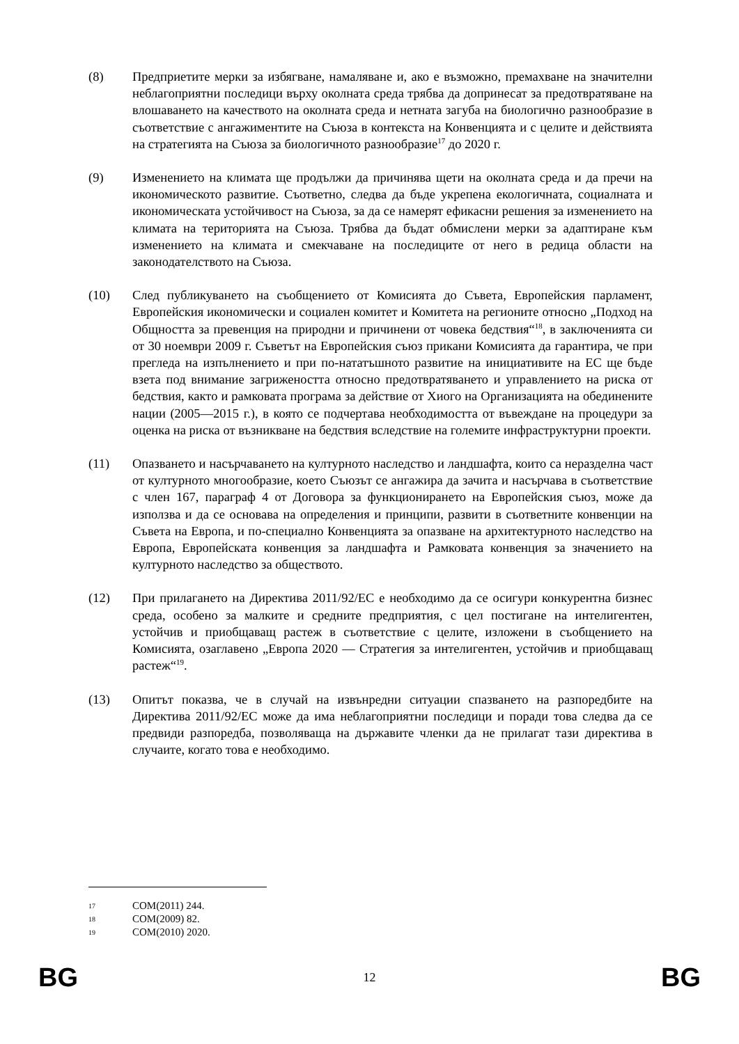(8) Предприетите мерки за избягване, намаляване и, ако е възможно, премахване на значителни неблагоприятни последици върху околната среда трябва да допринесат за предотвратяване на влошаването на качеството на околната среда и нетната загуба на биологично разнообразие в съответствие с ангажиментите на Съюза в контекста на Конвенцията и с целите и действията на стратегията на Съюза за биологичното разнообразие<sup>17</sup> до 2020 г.
(9) Изменението на климата ще продължи да причинява щети на околната среда и да пречи на икономическото развитие. Съответно, следва да бъде укрепена екологичната, социалната и икономическата устойчивост на Съюза, за да се намерят ефикасни решения за изменението на климата на територията на Съюза. Трябва да бъдат обмислени мерки за адаптиране към изменението на климата и смекчаване на последиците от него в редица области на законодателството на Съюза.
(10) След публикуването на съобщението от Комисията до Съвета, Европейския парламент, Европейския икономически и социален комитет и Комитета на регионите относно „Подход на Общността за превенция на природни и причинени от човека бедствия“<sup>18</sup>, в заключенията си от 30 ноември 2009 г. Съветът на Европейския съюз прикани Комисията да гарантира, че при прегледа на изпълнението и при по-нататъшното развитие на инициативите на ЕС ще бъде взета под внимание загрижеността относно предотвратяването и управлението на риска от бедствия, както и рамковата програма за действие от Хиого на Организацията на обединените нации (2005—2015 г.), в която се подчертава необходимостта от въвеждане на процедури за оценка на риска от възникване на бедствия вследствие на големите инфраструктурни проекти.
(11) Опазването и насърчаването на културното наследство и ландшафта, които са неразделна част от културното многообразие, което Съюзът се ангажира да зачита и насърчава в съответствие с член 167, параграф 4 от Договора за функционирането на Европейския съюз, може да използва и да се основава на определения и принципи, развити в съответните конвенции на Съвета на Европа, и по-специално Конвенцията за опазване на архитектурното наследство на Европа, Европейската конвенция за ландшафта и Рамковата конвенция за значението на културното наследство за обществото.
(12) При прилагането на Директива 2011/92/ЕС е необходимо да се осигури конкурентна бизнес среда, особено за малките и средните предприятия, с цел постигане на интелигентен, устойчив и приобщаващ растеж в съответствие с целите, изложени в съобщението на Комисията, озаглавено „Европа 2020 — Стратегия за интелигентен, устойчив и приобщаващ растеж“<sup>19</sup>.
(13) Опитът показва, че в случай на извънредни ситуации спазването на разпоредбите на Директива 2011/92/ЕС може да има неблагоприятни последици и поради това следва да се предвиди разпоредба, позволяваща на държавите членки да не прилагат тази директива в случаите, когато това е необходимо.
17 COM(2011) 244.
18 COM(2009) 82.
19 COM(2010) 2020.
BG 12 BG